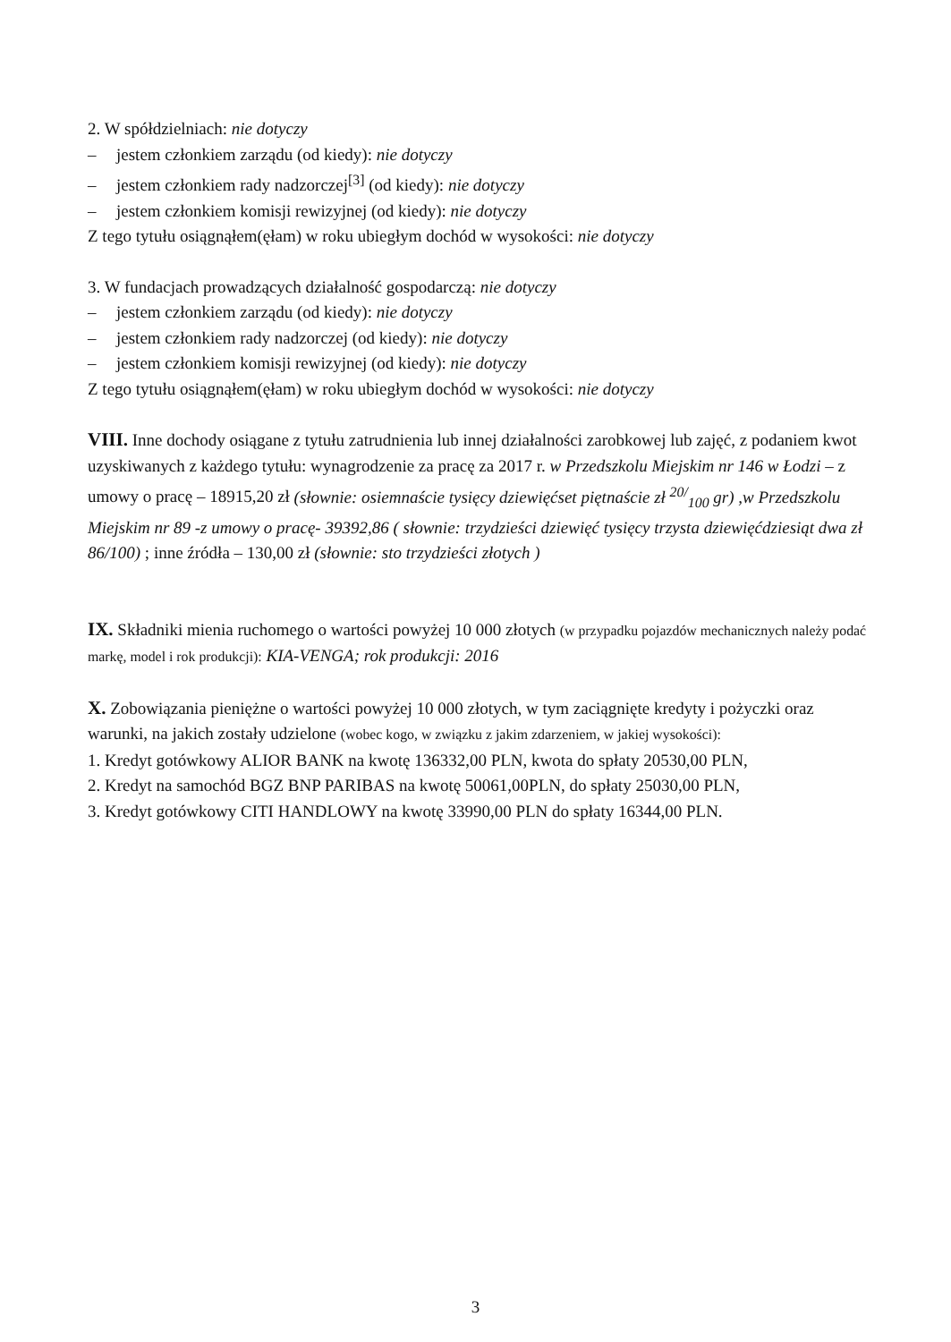2. W spółdzielniach: nie dotyczy
– jestem członkiem zarządu (od kiedy): nie dotyczy
– jestem członkiem rady nadzorczej<sup>[3]</sup> (od kiedy): nie dotyczy
– jestem członkiem komisji rewizyjnej (od kiedy): nie dotyczy
Z tego tytułu osiągnąłem(ęłam) w roku ubiegłym dochód w wysokości: nie dotyczy
3. W fundacjach prowadzących działalność gospodarczą: nie dotyczy
– jestem członkiem zarządu (od kiedy): nie dotyczy
– jestem członkiem rady nadzorczej (od kiedy): nie dotyczy
– jestem członkiem komisji rewizyjnej (od kiedy): nie dotyczy
Z tego tytułu osiągnąłem(ęłam) w roku ubiegłym dochód w wysokości: nie dotyczy
VIII. Inne dochody osiągane z tytułu zatrudnienia lub innej działalności zarobkowej lub zajęć, z podaniem kwot uzyskiwanych z każdego tytułu: wynagrodzenie za pracę za 2017 r. w Przedszkolu Miejskim nr 146 w Łodzi – z umowy o pracę – 18915,20 zł (słownie: osiemnaście tysięcy dziewięćset piętnaście zł <sup>20/</sup><sub>100</sub> gr) ,w Przedszkolu Miejskim nr 89 -z umowy o pracę- 39392,86 ( słownie: trzydzieści dziewięć tysięcy trzysta dziewięćdziesiąt dwa zł 86/100) ; inne źródła – 130,00 zł (słownie: sto trzydzieści złotych )
IX. Składniki mienia ruchomego o wartości powyżej 10 000 złotych (w przypadku pojazdów mechanicznych należy podać markę, model i rok produkcji): KIA-VENGA; rok produkcji: 2016
X. Zobowiązania pieniężne o wartości powyżej 10 000 złotych, w tym zaciągnięte kredyty i pożyczki oraz warunki, na jakich zostały udzielone (wobec kogo, w związku z jakim zdarzeniem, w jakiej wysokości):
1. Kredyt gotówkowy ALIOR BANK na kwotę 136332,00 PLN, kwota do spłaty 20530,00 PLN,
2. Kredyt na samochód BGZ BNP PARIBAS na kwotę 50061,00PLN, do spłaty 25030,00 PLN,
3. Kredyt gotówkowy CITI HANDLOWY na kwotę 33990,00 PLN do spłaty 16344,00 PLN.
3